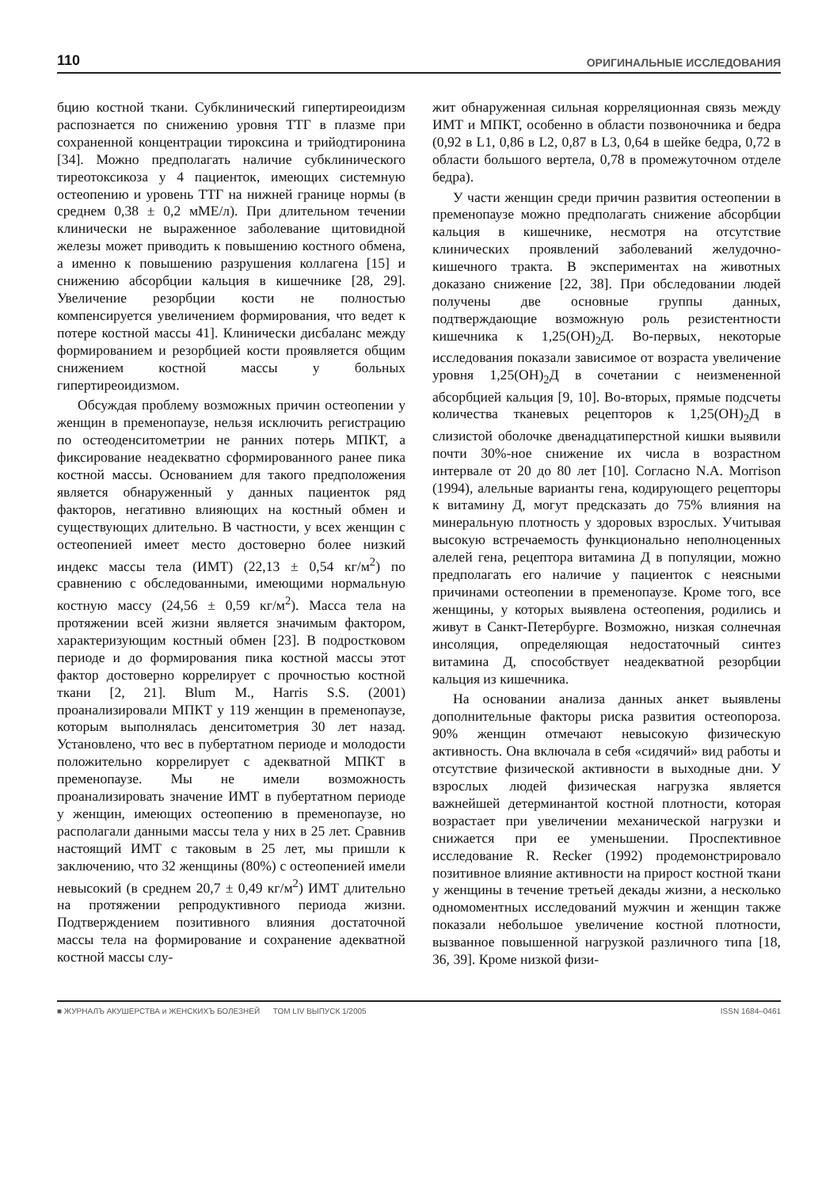110 ОРИГИНАЛЬНЫЕ ИССЛЕДОВАНИЯ
бцию костной ткани. Субклинический гипертиреоидизм распознается по снижению уровня ТТГ в плазме при сохраненной концентрации тироксина и трийодтиронина [34]. Можно предполагать наличие субклинического тиреотоксикоза у 4 пациенток, имеющих системную остеопению и уровень ТТГ на нижней границе нормы (в среднем 0,38 ± 0,2 мМЕ/л). При длительном течении клинически не выраженное заболевание щитовидной железы может приводить к повышению костного обмена, а именно к повышению разрушения коллагена [15] и снижению абсорбции кальция в кишечнике [28, 29]. Увеличение резорбции кости не полностью компенсируется увеличением формирования, что ведет к потере костной массы 41]. Клинически дисбаланс между формированием и резорбцией кости проявляется общим снижением костной массы у больных гипертиреоидизмом.
Обсуждая проблему возможных причин остеопении у женщин в пременопаузе, нельзя исключить регистрацию по остеоденситометрии не ранних потерь МПКТ, а фиксирование неадекватно сформированного ранее пика костной массы. Основанием для такого предположения является обнаруженный у данных пациенток ряд факторов, негативно влияющих на костный обмен и существующих длительно. В частности, у всех женщин с остеопенией имеет место достоверно более низкий индекс массы тела (ИМТ) (22,13 ± 0,54 кг/м<sup>2</sup>) по сравнению с обследованными, имеющими нормальную костную массу (24,56 ± 0,59 кг/м<sup>2</sup>). Масса тела на протяжении всей жизни является значимым фактором, характеризующим костный обмен [23]. В подростковом периоде и до формирования пика костной массы этот фактор достоверно коррелирует с прочностью костной ткани [2, 21]. Blum M., Harris S.S. (2001) проанализировали МПКТ у 119 женщин в пременопаузе, которым выполнялась денситометрия 30 лет назад. Установлено, что вес в пубертатном периоде и молодости положительно коррелирует с адекватной МПКТ в пременопаузе. Мы не имели возможность проанализировать значение ИМТ в пубертатном периоде у женщин, имеющих остеопению в пременопаузе, но располагали данными массы тела у них в 25 лет. Сравнив настоящий ИМТ с таковым в 25 лет, мы пришли к заключению, что 32 женщины (80%) с остеопенией имели невысокий (в среднем 20,7 ± 0,49 кг/м<sup>2</sup>) ИМТ длительно на протяжении репродуктивного периода жизни. Подтверждением позитивного влияния достаточной массы тела на формирование и сохранение адекватной костной массы слу-
жит обнаруженная сильная корреляционная связь между ИМТ и МПКТ, особенно в области позвоночника и бедра (0,92 в L1, 0,86 в L2, 0,87 в L3, 0,64 в шейке бедра, 0,72 в области большого вертела, 0,78 в промежуточном отделе бедра).
У части женщин среди причин развития остеопении в пременопаузе можно предполагать снижение абсорбции кальция в кишечнике, несмотря на отсутствие клинических проявлений заболеваний желудочно-кишечного тракта. В экспериментах на животных доказано снижение [22, 38]. При обследовании людей получены две основные группы данных, подтверждающие возможную роль резистентности кишечника к 1,25(OH)<sub>2</sub>Д. Во-первых, некоторые исследования показали зависимое от возраста увеличение уровня 1,25(OH)<sub>2</sub>Д в сочетании с неизмененной абсорбцией кальция [9, 10]. Во-вторых, прямые подсчеты количества тканевых рецепторов к 1,25(OH)<sub>2</sub>Д в слизистой оболочке двенадцатиперстной кишки выявили почти 30%-ное снижение их числа в возрастном интервале от 20 до 80 лет [10]. Согласно N.A. Morrison (1994), алельные варианты гена, кодирующего рецепторы к витамину Д, могут предсказать до 75% влияния на минеральную плотность у здоровых взрослых. Учитывая высокую встречаемость функционально неполноценных алелей гена, рецептора витамина Д в популяции, можно предполагать его наличие у пациенток с неясными причинами остеопении в пременопаузе. Кроме того, все женщины, у которых выявлена остеопения, родились и живут в Санкт-Петербурге. Возможно, низкая солнечная инсоляция, определяющая недостаточный синтез витамина Д, способствует неадекватной резорбции кальция из кишечника.
На основании анализа данных анкет выявлены дополнительные факторы риска развития остеопороза. 90% женщин отмечают невысокую физическую активность. Она включала в себя «сидячий» вид работы и отсутствие физической активности в выходные дни. У взрослых людей физическая нагрузка является важнейшей детерминантой костной плотности, которая возрастает при увеличении механической нагрузки и снижается при ее уменьшении. Проспективное исследование R. Recker (1992) продемонстрировало позитивное влияние активности на прирост костной ткани у женщины в течение третьей декады жизни, а несколько одномоментных исследований мужчин и женщин также показали небольшое увеличение костной плотности, вызванное повышенной нагрузкой различного типа [18, 36, 39]. Кроме низкой физи-
■ ЖУРНАЛЪ АКУШЕРСТВА и ЖЕНСКИХЪ БОЛЕЗНЕЙ ТОМ LIV ВЫПУСК 1/2005 ISSN 1684–0461